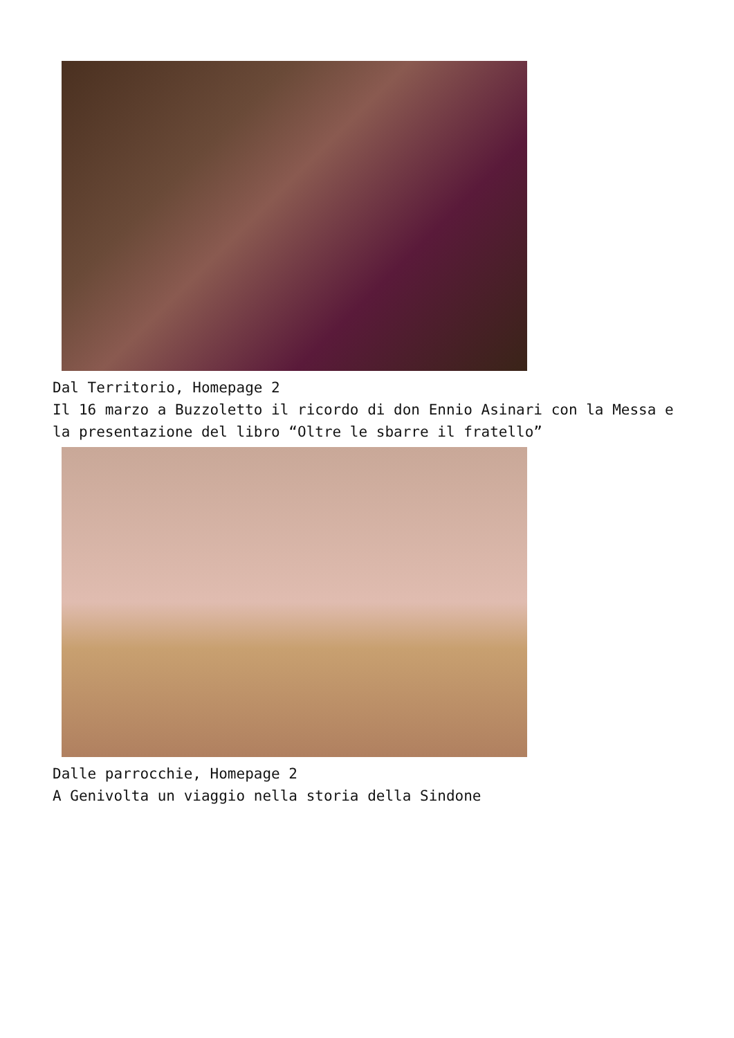Dal Territorio, Homepage 2
Il 16 marzo a Buzzoletto il ricordo di don Ennio Asinari con la Messa e la presentazione del libro “Oltre le sbarre il fratello”
Dalle parrocchie, Homepage 2
A Genivolta un viaggio nella storia della Sindone